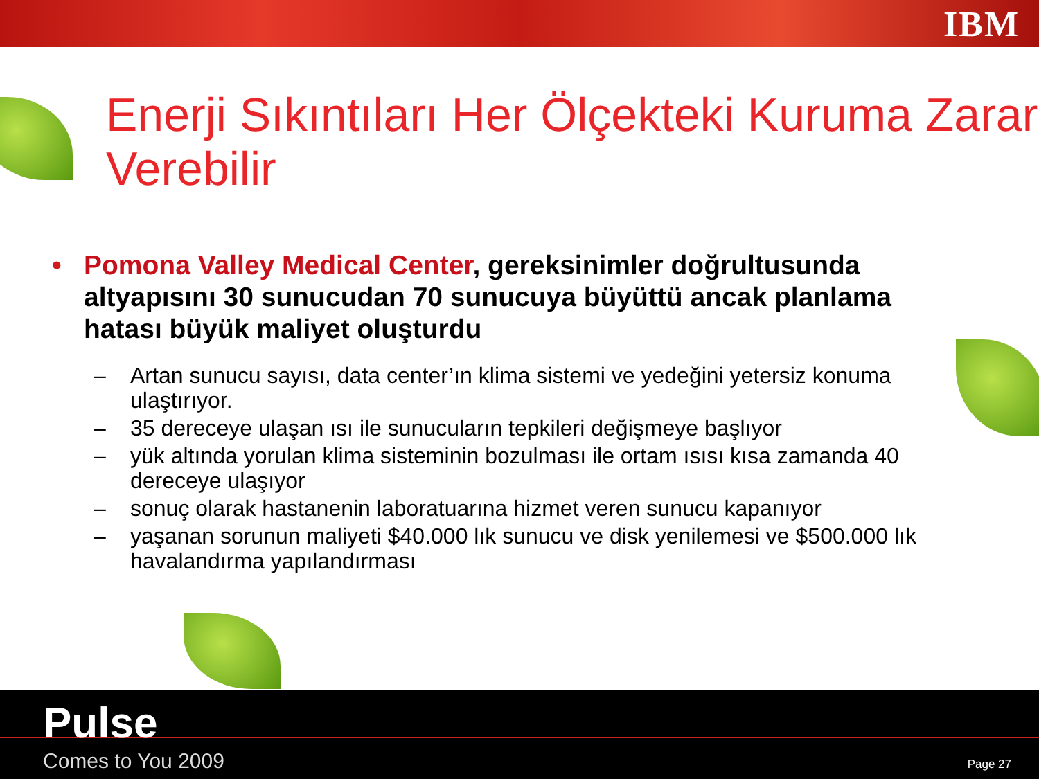IBM
Enerji Sıkıntıları Her Ölçekteki Kuruma Zarar Verebilir
• Pomona Valley Medical Center, gereksinimler doğrultusunda altyapısını 30 sunucudan 70 sunucuya büyüttü ancak planlama hatası büyük maliyet oluşturdu
– Artan sunucu sayısı, data center’ın klima sistemi ve yedeğini yetersiz konuma ulaştırıyor.
– 35 dereceye ulaşan ısı ile sunucuların tepkileri değişmeye başlıyor
– yük altında yorulan klima sisteminin bozulması ile ortam ısısı kısa zamanda 40 dereceye ulaşıyor
– sonuç olarak hastanenin laboratuarına hizmet veren sunucu kapanıyor
– yaşanan sorunun maliyeti $40.000 lık sunucu ve disk yenilemesi ve $500.000 lık havalandırma yapılandırması
Pulse
Comes to You 2009 Page 27